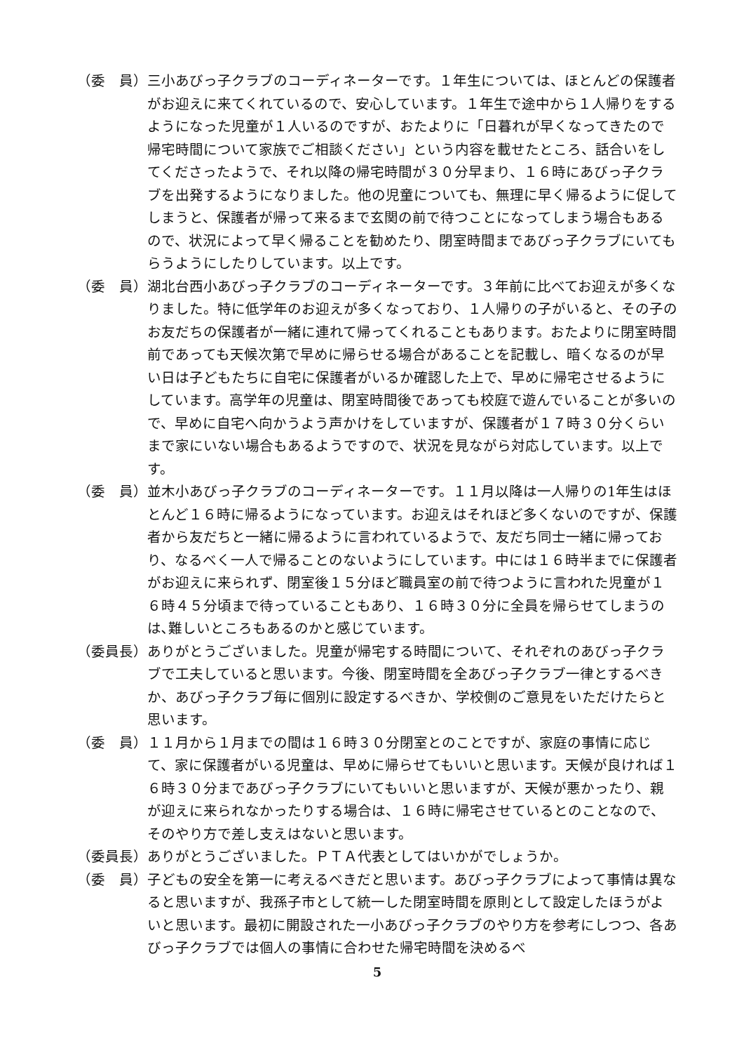（委　員） 三小あびっ子クラブのコーディネーターです。１年生については、ほとんどの保護者がお迎えに来てくれているので、安心しています。１年生で途中から１人帰りをするようになった児童が１人いるのですが、おたよりに「日暮れが早くなってきたので帰宅時間について家族でご相談ください」という内容を載せたところ、話合いをしてくださったようで、それ以降の帰宅時間が３０分早まり、１６時にあびっ子クラブを出発するようになりました。他の児童についても、無理に早く帰るように促してしまうと、保護者が帰って来るまで玄関の前で待つことになってしまう場合もあるので、状況によって早く帰ることを勧めたり、閉室時間まであびっ子クラブにいてもらうようにしたりしています。以上です。
（委　員） 湖北台西小あびっ子クラブのコーディネーターです。３年前に比べてお迎えが多くなりました。特に低学年のお迎えが多くなっており、１人帰りの子がいると、その子のお友だちの保護者が一緒に連れて帰ってくれることもあります。おたよりに閉室時間前であっても天候次第で早めに帰らせる場合があることを記載し、暗くなるのが早い日は子どもたちに自宅に保護者がいるか確認した上で、早めに帰宅させるようにしています。高学年の児童は、閉室時間後であっても校庭で遊んでいることが多いので、早めに自宅へ向かうよう声かけをしていますが、保護者が１７時３０分くらいまで家にいない場合もあるようですので、状況を見ながら対応しています。以上です。
（委　員） 並木小あびっ子クラブのコーディネーターです。１１月以降は一人帰りの1年生はほとんど１６時に帰るようになっています。お迎えはそれほど多くないのですが、保護者から友だちと一緒に帰るように言われているようで、友だち同士一緒に帰っており、なるべく一人で帰ることのないようにしています。中には１６時半までに保護者がお迎えに来られず、閉室後１５分ほど職員室の前で待つように言われた児童が１６時４５分頃まで待っていることもあり、１６時３０分に全員を帰らせてしまうのは､難しいところもあるのかと感じています。
（委員長） ありがとうございました。児童が帰宅する時間について、それぞれのあびっ子クラブで工夫していると思います。今後、閉室時間を全あびっ子クラブ一律とするべきか、あびっ子クラブ毎に個別に設定するべきか、学校側のご意見をいただけたらと思います。
（委　員） １１月から１月までの間は１６時３０分閉室とのことですが、家庭の事情に応じて、家に保護者がいる児童は、早めに帰らせてもいいと思います。天候が良ければ１６時３０分まであびっ子クラブにいてもいいと思いますが、天候が悪かったり、親が迎えに来られなかったりする場合は、１６時に帰宅させているとのことなので、そのやり方で差し支えはないと思います。
（委員長） ありがとうございました。ＰＴＡ代表としてはいかがでしょうか。
（委　員） 子どもの安全を第一に考えるべきだと思います。あびっ子クラブによって事情は異なると思いますが、我孫子市として統一した閉室時間を原則として設定したほうがよいと思います。最初に開設された一小あびっ子クラブのやり方を参考にしつつ、各あびっ子クラブでは個人の事情に合わせた帰宅時間を決めるべ
5